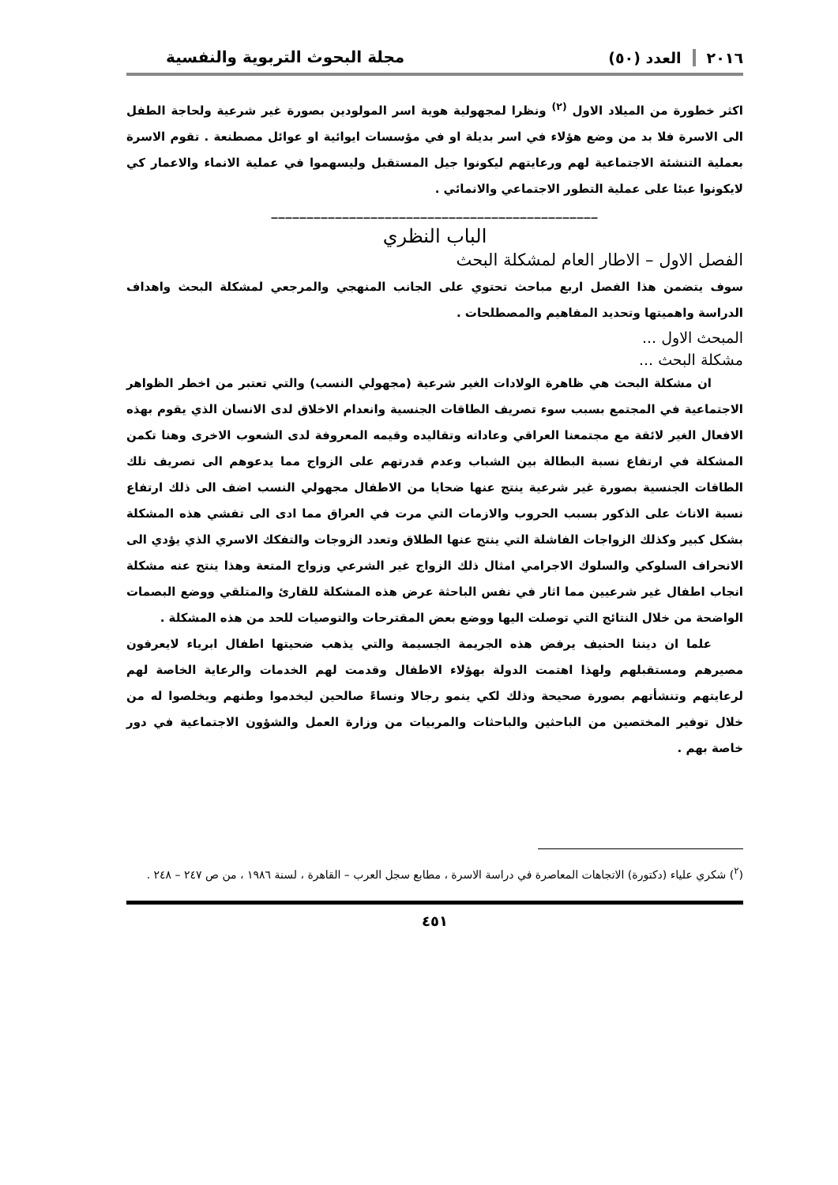٢٠١٦ العدد (٥٠) مجلة البحوث التربوية والنفسية
اكثر خطورة من الميلاد الاول <sup>(٢)</sup> ونظرا لمجهولية هوية اسر المولودين بصورة غير شرعية ولحاجة الطفل الى الاسرة فلا بد من وضع هؤلاء في اسر بديلة او في مؤسسات ايوائية او عوائل مصطنعة . تقوم الاسرة بعملية التنشئة الاجتماعية لهم ورعايتهم ليكونوا جيل المستقبل وليسهموا في عملية الانماء والاعمار كي لايكونوا عبئا على عملية التطور الاجتماعي والانمائي .
______________________________________________
الباب النظري
الفصل الاول – الاطار العام لمشكلة البحث
سوف يتضمن هذا الفصل اربع مباحث تحتوي على الجانب المنهجي والمرجعي لمشكلة البحث واهداف الدراسة واهميتها وتحديد المفاهيم والمصطلحات .
المبحث الاول ...
مشكلة البحث ...
ان مشكلة البحث هي ظاهرة الولادات الغير شرعية (مجهولي النسب) والتي تعتبر من اخطر الظواهر الاجتماعية في المجتمع بسبب سوء تصريف الطاقات الجنسية وانعدام الاخلاق لدى الانسان الذي يقوم بهذه الافعال الغير لائقة مع مجتمعنا العراقي وعاداته وتقاليده وقيمه المعروفة لدى الشعوب الاخرى وهنا تكمن المشكلة في ارتفاع نسبة البطالة بين الشباب وعدم قدرتهم على الزواج مما يدعوهم الى تصريف تلك الطاقات الجنسية بصورة غير شرعية ينتج عنها ضحايا من الاطفال مجهولي النسب اضف الى ذلك ارتفاع نسبة الاناث على الذكور بسبب الحروب والازمات التي مرت في العراق مما ادى الى تفشي هذه المشكلة بشكل كبير وكذلك الزواجات الفاشلة التي ينتج عنها الطلاق وتعدد الزوجات والتفكك الاسري الذي يؤدي الى الانحراف السلوكي والسلوك الاجرامي امثال ذلك الزواج غير الشرعي وزواج المتعة وهذا ينتج عنه مشكلة انجاب اطفال غير شرعيين مما اثار في نفس الباحثة عرض هذه المشكلة للقارئ والمتلقي ووضع البصمات الواضحة من خلال النتائج التي توصلت اليها ووضع بعض المقترحات والتوصيات للحد من هذه المشكلة .
علما ان ديننا الحنيف يرفض هذه الجريمة الجسيمة والتي يذهب ضحيتها اطفال ابرياء لايعرفون مصيرهم ومستقبلهم ولهذا اهتمت الدولة بهؤلاء الاطفال وقدمت لهم الخدمات والرعاية الخاصة لهم لرعايتهم وتنشأتهم بصورة صحيحة وذلك لكي ينمو رجالا ونساءً صالحين ليخدموا وطنهم ويخلصوا له من خلال توفير المختصين من الباحثين والباحثات والمربيات من وزارة العمل والشؤون الاجتماعية في دور خاصة بهم .
(<sup>٢</sup>) شكري علياء (دكتورة) الاتجاهات المعاصرة في دراسة الاسرة ، مطابع سجل العرب – القاهرة ، لسنة ١٩٨٦ ، من ص ٢٤٧ – ٢٤٨ .
٤٥١